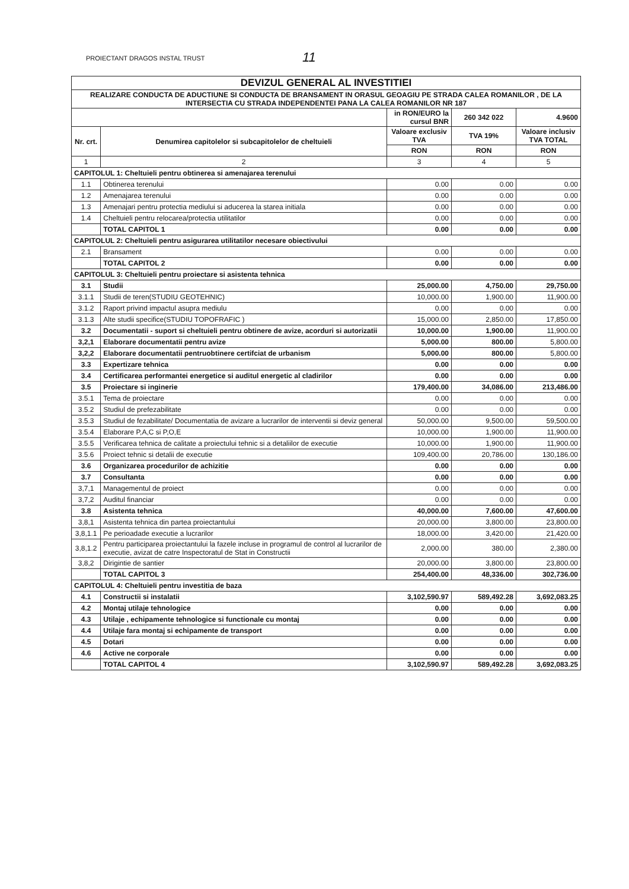PROIECTANT DRAGOS INSTAL TRUST
11
| DEVIZUL GENERAL AL INVESTITIEI | | | | |
| REALIZARE CONDUCTA DE ADUCTIUNE SI CONDUCTA DE BRANSAMENT IN ORASUL GEOAGIU PE STRADA CALEA ROMANILOR , DE LA INTERSECTIA CU STRADA INDEPENDENTEI PANA LA CALEA ROMANILOR NR 187 | | | | |
| | | in RON/EURO la cursul BNR | 260 342 022 | 4.9600 |
| Nr. crt. | Denumirea capitolelor si subcapitolelor de cheltuieli | Valoare exclusiv TVA | TVA 19% | Valoare inclusiv TVA TOTAL |
| | | RON | RON | RON |
| 1 | 2 | 3 | 4 | 5 |
| CAPITOLUL 1: Cheltuieli pentru obtinerea si amenajarea terenului | | | | |
| 1.1 | Obtinerea terenului | 0.00 | 0.00 | 0.00 |
| 1.2 | Amenajarea terenului | 0.00 | 0.00 | 0.00 |
| 1.3 | Amenajari pentru protectia mediului si aducerea la starea initiala | 0.00 | 0.00 | 0.00 |
| 1.4 | Cheltuieli pentru relocarea/protectia utilitatilor | 0.00 | 0.00 | 0.00 |
| | TOTAL CAPITOL 1 | 0.00 | 0.00 | 0.00 |
| CAPITOLUL 2: Cheltuieli pentru asigurarea utilitatilor necesare obiectivului | | | | |
| 2.1 | Bransament | 0.00 | 0.00 | 0.00 |
| | TOTAL CAPITOL 2 | 0.00 | 0.00 | 0.00 |
| CAPITOLUL 3: Cheltuieli pentru proiectare si asistenta tehnica | | | | |
| 3.1 | Studii | 25,000.00 | 4,750.00 | 29,750.00 |
| 3.1.1 | Studii de teren(STUDIU GEOTEHNIC) | 10,000.00 | 1,900.00 | 11,900.00 |
| 3.1.2 | Raport privind impactul asupra mediulu | 0.00 | 0.00 | 0.00 |
| 3.1.3 | Alte studii specifice(STUDIU TOPOFRAFIC ) | 15,000.00 | 2,850.00 | 17,850.00 |
| 3.2 | Documentatii - suport si cheltuieli pentru obtinere de avize, acorduri si autorizatii | 10,000.00 | 1,900.00 | 11,900.00 |
| 3,2,1 | Elaborare documentatii pentru avize | 5,000.00 | 800.00 | 5,800.00 |
| 3,2,2 | Elaborare documentatii pentruobtinere certifciat de urbanism | 5,000.00 | 800.00 | 5,800.00 |
| 3.3 | Expertizare tehnica | 0.00 | 0.00 | 0.00 |
| 3.4 | Certificarea performantei energetice si auditul energetic al cladirilor | 0.00 | 0.00 | 0.00 |
| 3.5 | Proiectare si inginerie | 179,400.00 | 34,086.00 | 213,486.00 |
| 3.5.1 | Tema de proiectare | 0.00 | 0.00 | 0.00 |
| 3.5.2 | Studiul de prefezabilitate | 0.00 | 0.00 | 0.00 |
| 3.5.3 | Studiul de fezabilitate/ Documentatia de avizare a lucrarilor de interventii si deviz general | 50,000.00 | 9,500.00 | 59,500.00 |
| 3.5.4 | Elaborare P,A,C si P,O,E | 10,000.00 | 1,900.00 | 11,900.00 |
| 3.5.5 | Verificarea tehnica de calitate a proiectului tehnic si a detaliilor de executie | 10,000.00 | 1,900.00 | 11,900.00 |
| 3.5.6 | Proiect tehnic si detalii de executie | 109,400.00 | 20,786.00 | 130,186.00 |
| 3.6 | Organizarea procedurilor de achizitie | 0.00 | 0.00 | 0.00 |
| 3.7 | Consultanta | 0.00 | 0.00 | 0.00 |
| 3,7,1 | Managementul de proiect | 0.00 | 0.00 | 0.00 |
| 3,7,2 | Auditul financiar | 0.00 | 0.00 | 0.00 |
| 3.8 | Asistenta tehnica | 40,000.00 | 7,600.00 | 47,600.00 |
| 3,8,1 | Asistenta tehnica din partea proiectantului | 20,000.00 | 3,800.00 | 23,800.00 |
| 3,8,1.1 | Pe perioadade executie a lucrarilor | 18,000.00 | 3,420.00 | 21,420.00 |
| 3,8,1.2 | Pentru participarea proiectantului la fazele incluse in programul de control al lucrarilor de executie, avizat de catre Inspectoratul de Stat in Constructii | 2,000.00 | 380.00 | 2,380.00 |
| 3,8,2 | Dirigintie de santier | 20,000.00 | 3,800.00 | 23,800.00 |
| | TOTAL CAPITOL 3 | 254,400.00 | 48,336.00 | 302,736.00 |
| CAPITOLUL 4: Cheltuieli pentru investitia de baza | | | | |
| 4.1 | Constructii si instalatii | 3,102,590.97 | 589,492.28 | 3,692,083.25 |
| 4.2 | Montaj utilaje tehnologice | 0.00 | 0.00 | 0.00 |
| 4.3 | Utilaje , echipamente tehnologice si functionale cu montaj | 0.00 | 0.00 | 0.00 |
| 4.4 | Utilaje fara montaj si echipamente de transport | 0.00 | 0.00 | 0.00 |
| 4.5 | Dotari | 0.00 | 0.00 | 0.00 |
| 4.6 | Active ne corporale | 0.00 | 0.00 | 0.00 |
| | TOTAL CAPITOL 4 | 3,102,590.97 | 589,492.28 | 3,692,083.25 |